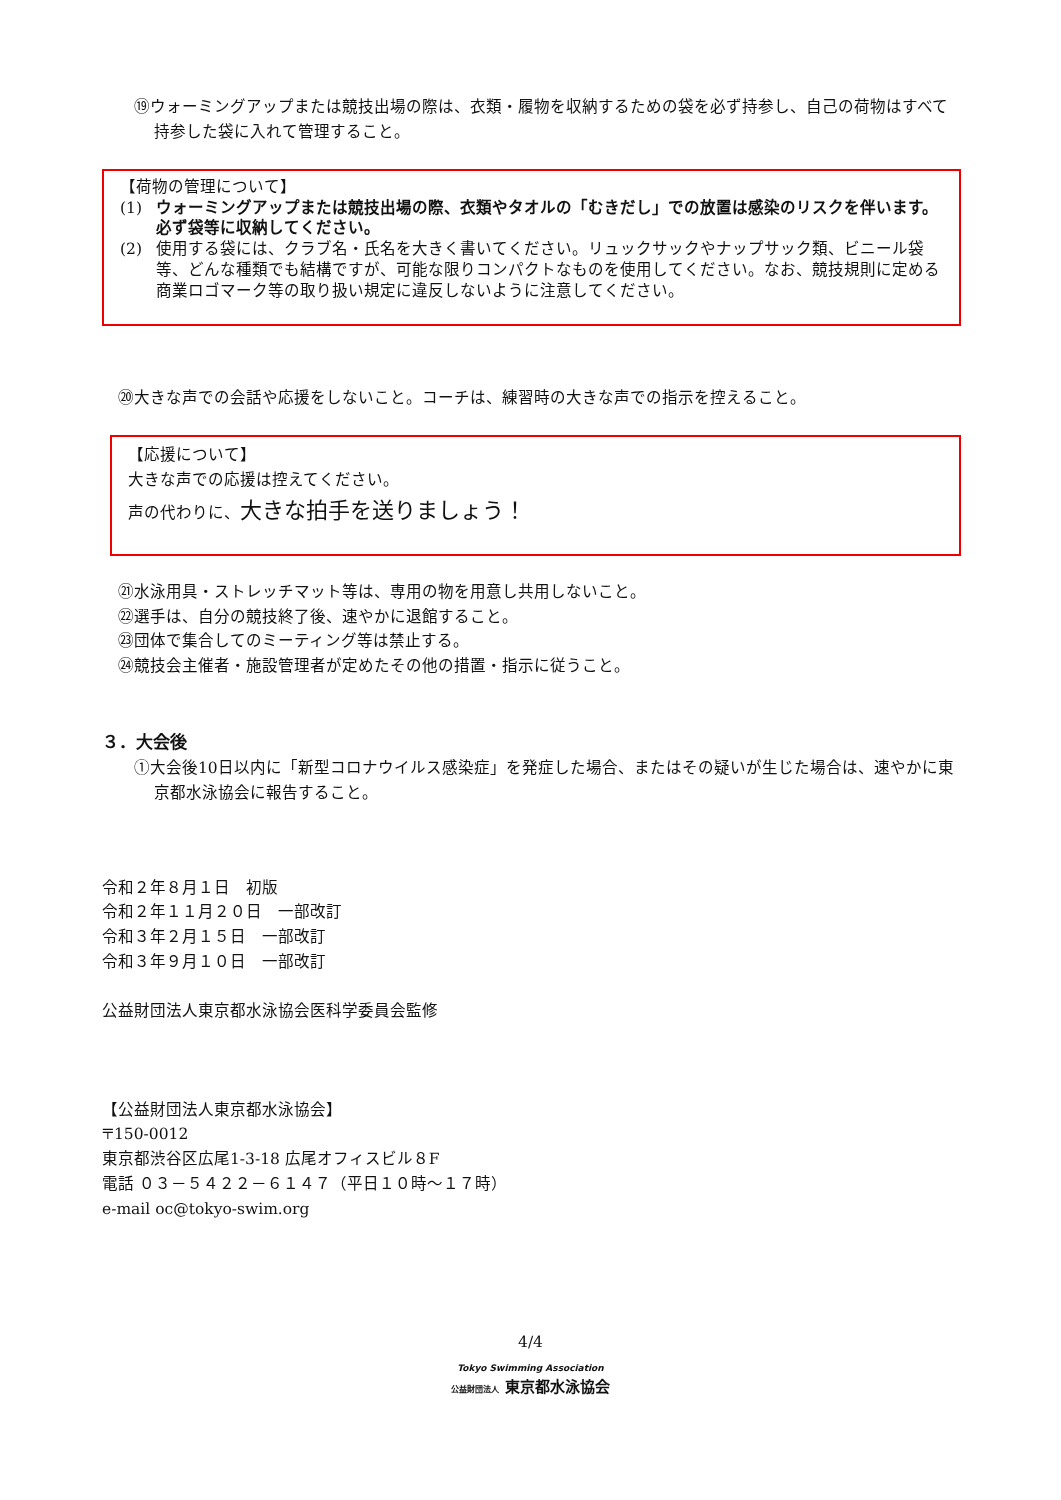⑲ウォーミングアップまたは競技出場の際は、衣類・履物を収納するための袋を必ず持参し、自己の荷物はすべて持参した袋に入れて管理すること。
【荷物の管理について】
(1) ウォーミングアップまたは競技出場の際、衣類やタオルの「むきだし」での放置は感染のリスクを伴います。必ず袋等に収納してください。
(2) 使用する袋には、クラブ名・氏名を大きく書いてください。リュックサックやナップサック類、ビニール袋等、どんな種類でも結構ですが、可能な限りコンパクトなものを使用してください。なお、競技規則に定める商業ロゴマーク等の取り扱い規定に違反しないように注意してください。
⑳大きな声での会話や応援をしないこと。コーチは、練習時の大きな声での指示を控えること。
【応援について】
大きな声での応援は控えてください。
声の代わりに、大きな拍手を送りましょう！
㉑水泳用具・ストレッチマット等は、専用の物を用意し共用しないこと。
㉒選手は、自分の競技終了後、速やかに退館すること。
㉓団体で集合してのミーティング等は禁止する。
㉔競技会主催者・施設管理者が定めたその他の措置・指示に従うこと。
３．大会後
①大会後10日以内に「新型コロナウイルス感染症」を発症した場合、またはその疑いが生じた場合は、速やかに東京都水泳協会に報告すること。
令和２年８月１日　初版
令和２年１１月２０日　一部改訂
令和３年２月１５日　一部改訂
令和３年９月１０日　一部改訂
公益財団法人東京都水泳協会医科学委員会監修
【公益財団法人東京都水泳協会】
〒150-0012
東京都渋谷区広尾1-3-18 広尾オフィスビル８F
電話 ０３－５４２２－６１４７（平日１０時～１７時）
e-mail oc@tokyo-swim.org
4/4
Tokyo Swimming Association
公益財団法人 東京都水泳協会